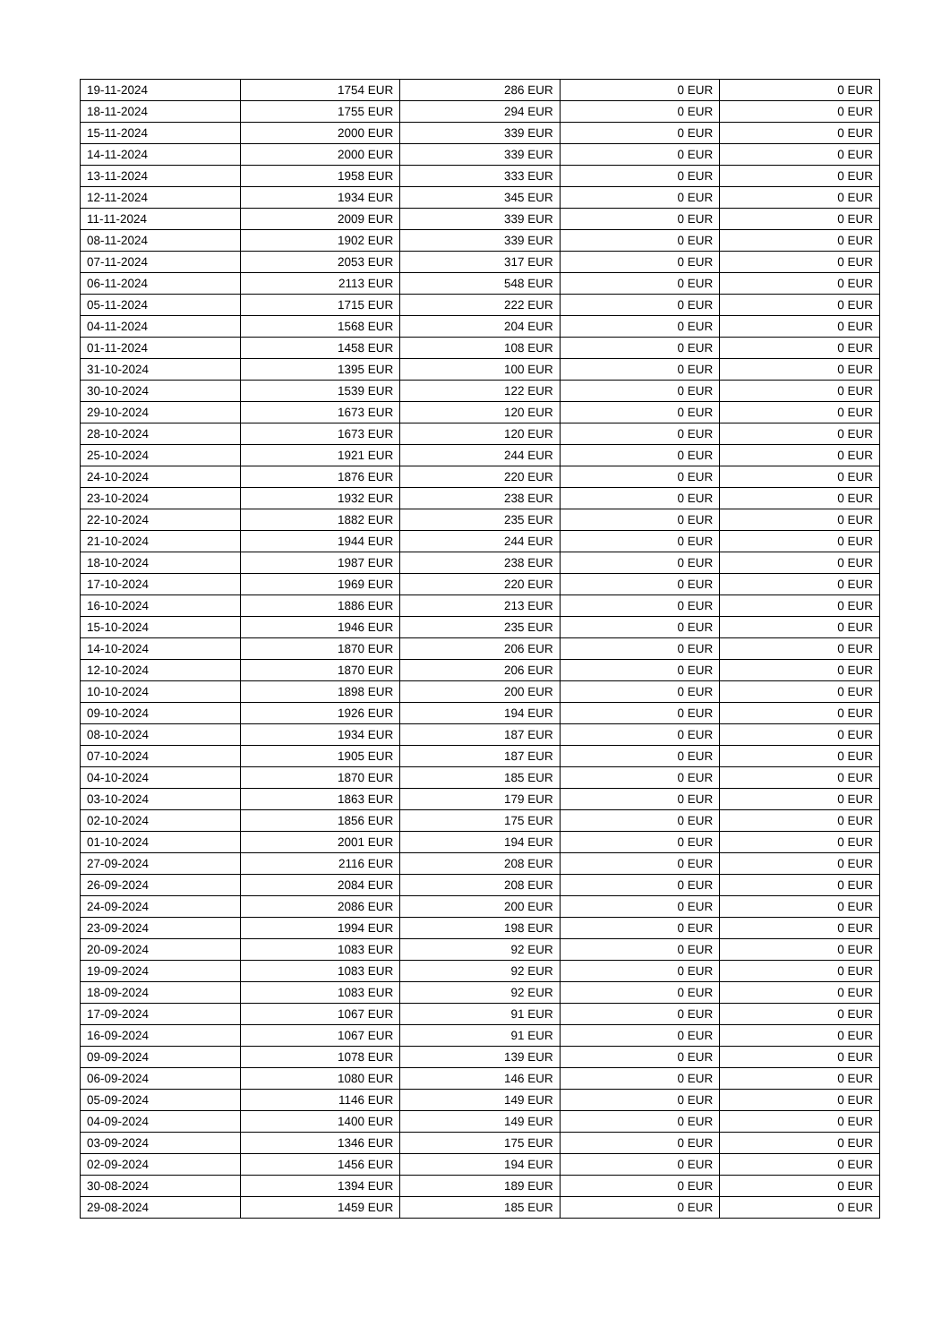| 19-11-2024 | 1754 EUR | 286 EUR | 0 EUR | 0 EUR |
| 18-11-2024 | 1755 EUR | 294 EUR | 0 EUR | 0 EUR |
| 15-11-2024 | 2000 EUR | 339 EUR | 0 EUR | 0 EUR |
| 14-11-2024 | 2000 EUR | 339 EUR | 0 EUR | 0 EUR |
| 13-11-2024 | 1958 EUR | 333 EUR | 0 EUR | 0 EUR |
| 12-11-2024 | 1934 EUR | 345 EUR | 0 EUR | 0 EUR |
| 11-11-2024 | 2009 EUR | 339 EUR | 0 EUR | 0 EUR |
| 08-11-2024 | 1902 EUR | 339 EUR | 0 EUR | 0 EUR |
| 07-11-2024 | 2053 EUR | 317 EUR | 0 EUR | 0 EUR |
| 06-11-2024 | 2113 EUR | 548 EUR | 0 EUR | 0 EUR |
| 05-11-2024 | 1715 EUR | 222 EUR | 0 EUR | 0 EUR |
| 04-11-2024 | 1568 EUR | 204 EUR | 0 EUR | 0 EUR |
| 01-11-2024 | 1458 EUR | 108 EUR | 0 EUR | 0 EUR |
| 31-10-2024 | 1395 EUR | 100 EUR | 0 EUR | 0 EUR |
| 30-10-2024 | 1539 EUR | 122 EUR | 0 EUR | 0 EUR |
| 29-10-2024 | 1673 EUR | 120 EUR | 0 EUR | 0 EUR |
| 28-10-2024 | 1673 EUR | 120 EUR | 0 EUR | 0 EUR |
| 25-10-2024 | 1921 EUR | 244 EUR | 0 EUR | 0 EUR |
| 24-10-2024 | 1876 EUR | 220 EUR | 0 EUR | 0 EUR |
| 23-10-2024 | 1932 EUR | 238 EUR | 0 EUR | 0 EUR |
| 22-10-2024 | 1882 EUR | 235 EUR | 0 EUR | 0 EUR |
| 21-10-2024 | 1944 EUR | 244 EUR | 0 EUR | 0 EUR |
| 18-10-2024 | 1987 EUR | 238 EUR | 0 EUR | 0 EUR |
| 17-10-2024 | 1969 EUR | 220 EUR | 0 EUR | 0 EUR |
| 16-10-2024 | 1886 EUR | 213 EUR | 0 EUR | 0 EUR |
| 15-10-2024 | 1946 EUR | 235 EUR | 0 EUR | 0 EUR |
| 14-10-2024 | 1870 EUR | 206 EUR | 0 EUR | 0 EUR |
| 12-10-2024 | 1870 EUR | 206 EUR | 0 EUR | 0 EUR |
| 10-10-2024 | 1898 EUR | 200 EUR | 0 EUR | 0 EUR |
| 09-10-2024 | 1926 EUR | 194 EUR | 0 EUR | 0 EUR |
| 08-10-2024 | 1934 EUR | 187 EUR | 0 EUR | 0 EUR |
| 07-10-2024 | 1905 EUR | 187 EUR | 0 EUR | 0 EUR |
| 04-10-2024 | 1870 EUR | 185 EUR | 0 EUR | 0 EUR |
| 03-10-2024 | 1863 EUR | 179 EUR | 0 EUR | 0 EUR |
| 02-10-2024 | 1856 EUR | 175 EUR | 0 EUR | 0 EUR |
| 01-10-2024 | 2001 EUR | 194 EUR | 0 EUR | 0 EUR |
| 27-09-2024 | 2116 EUR | 208 EUR | 0 EUR | 0 EUR |
| 26-09-2024 | 2084 EUR | 208 EUR | 0 EUR | 0 EUR |
| 24-09-2024 | 2086 EUR | 200 EUR | 0 EUR | 0 EUR |
| 23-09-2024 | 1994 EUR | 198 EUR | 0 EUR | 0 EUR |
| 20-09-2024 | 1083 EUR | 92 EUR | 0 EUR | 0 EUR |
| 19-09-2024 | 1083 EUR | 92 EUR | 0 EUR | 0 EUR |
| 18-09-2024 | 1083 EUR | 92 EUR | 0 EUR | 0 EUR |
| 17-09-2024 | 1067 EUR | 91 EUR | 0 EUR | 0 EUR |
| 16-09-2024 | 1067 EUR | 91 EUR | 0 EUR | 0 EUR |
| 09-09-2024 | 1078 EUR | 139 EUR | 0 EUR | 0 EUR |
| 06-09-2024 | 1080 EUR | 146 EUR | 0 EUR | 0 EUR |
| 05-09-2024 | 1146 EUR | 149 EUR | 0 EUR | 0 EUR |
| 04-09-2024 | 1400 EUR | 149 EUR | 0 EUR | 0 EUR |
| 03-09-2024 | 1346 EUR | 175 EUR | 0 EUR | 0 EUR |
| 02-09-2024 | 1456 EUR | 194 EUR | 0 EUR | 0 EUR |
| 30-08-2024 | 1394 EUR | 189 EUR | 0 EUR | 0 EUR |
| 29-08-2024 | 1459 EUR | 185 EUR | 0 EUR | 0 EUR |